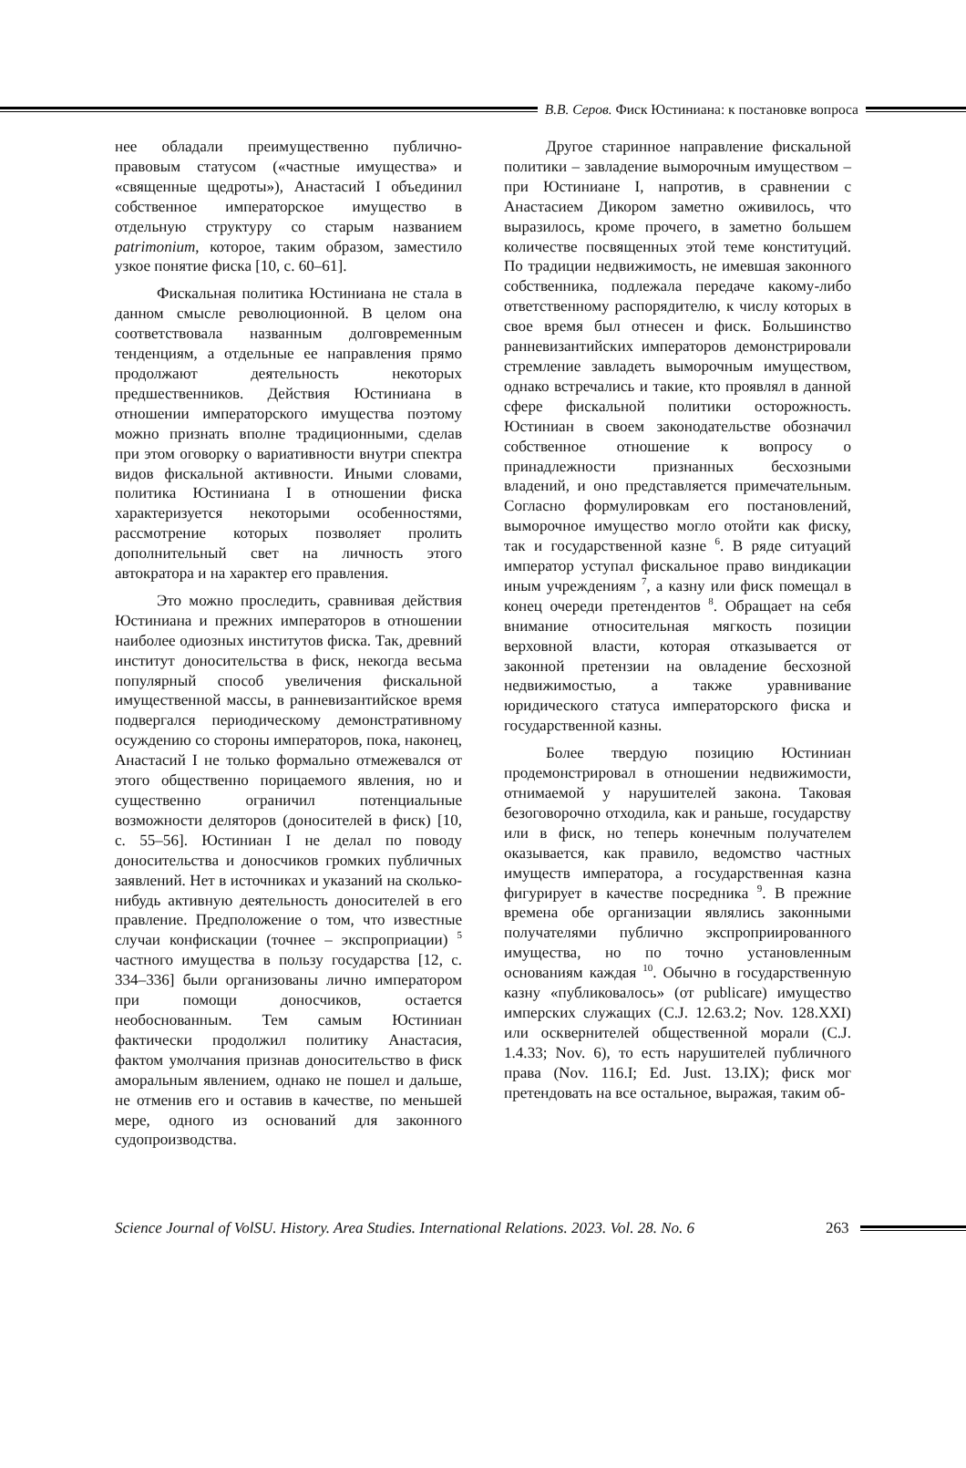В.В. Серов. Фиск Юстиниана: к постановке вопроса
нее обладали преимущественно публично-правовым статусом («частные имущества» и «священные щедроты»), Анастасий I объединил собственное императорское имущество в отдельную структуру со старым названием patrimonium, которое, таким образом, заместило узкое понятие фиска [10, с. 60–61].
Фискальная политика Юстиниана не стала в данном смысле революционной. В целом она соответствовала названным долговременным тенденциям, а отдельные ее направления прямо продолжают деятельность некоторых предшественников. Действия Юстиниана в отношении императорского имущества поэтому можно признать вполне традиционными, сделав при этом оговорку о вариативности внутри спектра видов фискальной активности. Иными словами, политика Юстиниана I в отношении фиска характеризуется некоторыми особенностями, рассмотрение которых позволяет пролить дополнительный свет на личность этого автократора и на характер его правления.
Это можно проследить, сравнивая действия Юстиниана и прежних императоров в отношении наиболее одиозных институтов фиска. Так, древний институт доносительства в фиск, некогда весьма популярный способ увеличения фискальной имущественной массы, в ранневизантийское время подвергался периодическому демонстративному осуждению со стороны императоров, пока, наконец, Анастасий I не только формально отмежевался от этого общественно порицаемого явления, но и существенно ограничил потенциальные возможности деляторов (доносителей в фиск) [10, с. 55–56]. Юстиниан I не делал по поводу доносительства и доносчиков громких публичных заявлений. Нет в источниках и указаний на сколько-нибудь активную деятельность доносителей в его правление. Предположение о том, что известные случаи конфискации (точнее – экспроприации) <sup>5</sup> частного имущества в пользу государства [12, с. 334–336] были организованы лично императором при помощи доносчиков, остается необоснованным. Тем самым Юстиниан фактически продолжил политику Анастасия, фактом умолчания признав доносительство в фиск аморальным явлением, однако не пошел и дальше, не отменив его и оставив в качестве, по меньшей мере, одного из оснований для законного судопроизводства.
Другое старинное направление фискальной политики – завладение выморочным имуществом – при Юстиниане I, напротив, в сравнении с Анастасием Дикором заметно оживилось, что выразилось, кроме прочего, в заметно большем количестве посвященных этой теме конституций. По традиции недвижимость, не имевшая законного собственника, подлежала передаче какому-либо ответственному распорядителю, к числу которых в свое время был отнесен и фиск. Большинство ранневизантийских императоров демонстрировали стремление завладеть выморочным имуществом, однако встречались и такие, кто проявлял в данной сфере фискальной политики осторожность. Юстиниан в своем законодательстве обозначил собственное отношение к вопросу о принадлежности признанных бесхозными владений, и оно представляется примечательным. Согласно формулировкам его постановлений, выморочное имущество могло отойти как фиску, так и государственной казне <sup>6</sup>. В ряде ситуаций император уступал фискальное право виндикации иным учреждениям <sup>7</sup>, а казну или фиск помещал в конец очереди претендентов <sup>8</sup>. Обращает на себя внимание относительная мягкость позиции верховной власти, которая отказывается от законной претензии на овладение бесхозной недвижимостью, а также уравнивание юридического статуса императорского фиска и государственной казны.
Более твердую позицию Юстиниан продемонстрировал в отношении недвижимости, отнимаемой у нарушителей закона. Таковая безоговорочно отходила, как и раньше, государству или в фиск, но теперь конечным получателем оказывается, как правило, ведомство частных имуществ императора, а государственная казна фигурирует в качестве посредника <sup>9</sup>. В прежние времена обе организации являлись законными получателями публично экспроприированного имущества, но по точно установленным основаниям каждая <sup>10</sup>. Обычно в государственную казну «публиковалось» (от publicare) имущество имперских служащих (C.J. 12.63.2; Nov. 128.XXI) или осквернителей общественной морали (C.J. 1.4.33; Nov. 6), то есть нарушителей публичного права (Nov. 116.I; Ed. Just. 13.IX); фиск мог претендовать на все остальное, выражая, таким об-
Science Journal of VolSU. History. Area Studies. International Relations. 2023. Vol. 28. No. 6
263